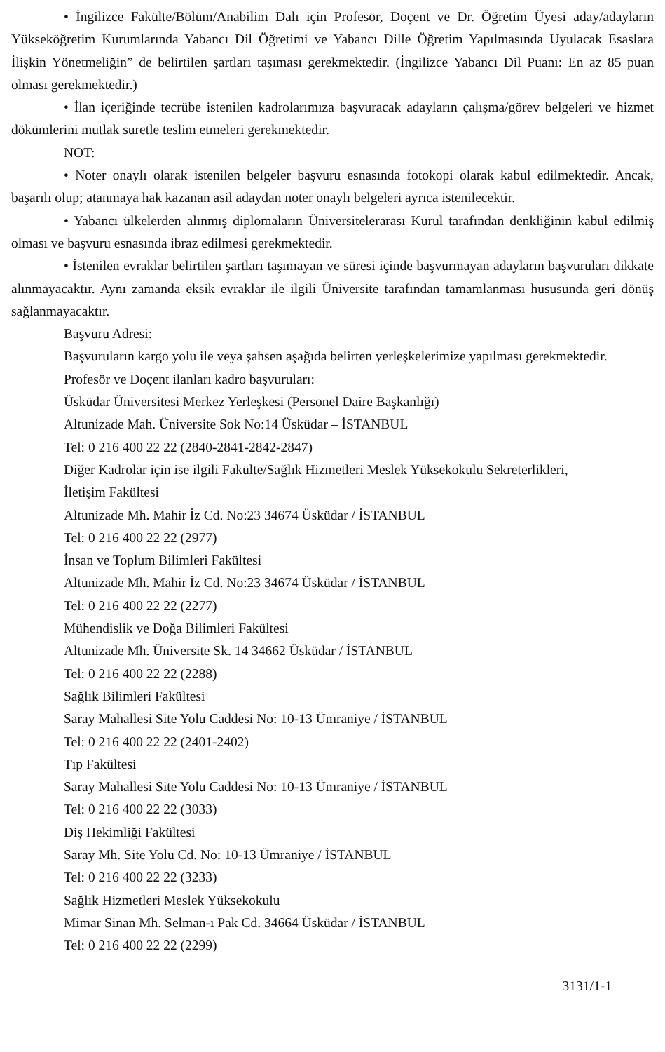• İngilizce Fakülte/Bölüm/Anabilim Dalı için Profesör, Doçent ve Dr. Öğretim Üyesi aday/adayların Yükseköğretim Kurumlarında Yabancı Dil Öğretimi ve Yabancı Dille Öğretim Yapılmasında Uyulacak Esaslara İlişkin Yönetmeliğin” de belirtilen şartları taşıması gerekmektedir. (İngilizce Yabancı Dil Puanı: En az 85 puan olması gerekmektedir.)
• İlan içeriğinde tecrübe istenilen kadrolarımıza başvuracak adayların çalışma/görev belgeleri ve hizmet dökümlerini mutlak suretle teslim etmeleri gerekmektedir.
NOT:
• Noter onaylı olarak istenilen belgeler başvuru esnasında fotokopi olarak kabul edilmektedir. Ancak, başarılı olup; atanmaya hak kazanan asil adaydan noter onaylı belgeleri ayrıca istenilecektir.
• Yabancı ülkelerden alınmış diplomaların Üniversitelerarası Kurul tarafından denkliğinin kabul edilmiş olması ve başvuru esnasında ibraz edilmesi gerekmektedir.
• İstenilen evraklar belirtilen şartları taşımayan ve süresi içinde başvurmayan adayların başvuruları dikkate alınmayacaktır. Aynı zamanda eksik evraklar ile ilgili Üniversite tarafından tamamlanması hususunda geri dönüş sağlanmayacaktır.
Başvuru Adresi:
Başvuruların kargo yolu ile veya şahsen aşağıda belirten yerleşkelerimize yapılması gerekmektedir.
Profesör ve Doçent ilanları kadro başvuruları:
Üsküdar Üniversitesi Merkez Yerleşkesi (Personel Daire Başkanlığı)
Altunizade Mah. Üniversite Sok No:14 Üsküdar – İSTANBUL
Tel: 0 216 400 22 22 (2840-2841-2842-2847)
Diğer Kadrolar için ise ilgili Fakülte/Sağlık Hizmetleri Meslek Yüksekokulu Sekreterlikleri,
İletişim Fakültesi
Altunizade Mh. Mahir İz Cd. No:23 34674 Üsküdar / İSTANBUL
Tel: 0 216 400 22 22 (2977)
İnsan ve Toplum Bilimleri Fakültesi
Altunizade Mh. Mahir İz Cd. No:23 34674 Üsküdar / İSTANBUL
Tel: 0 216 400 22 22 (2277)
Mühendislik ve Doğa Bilimleri Fakültesi
Altunizade Mh. Üniversite Sk. 14 34662 Üsküdar / İSTANBUL
Tel: 0 216 400 22 22 (2288)
Sağlık Bilimleri Fakültesi
Saray Mahallesi Site Yolu Caddesi No: 10-13 Ümraniye / İSTANBUL
Tel: 0 216 400 22 22 (2401-2402)
Tıp Fakültesi
Saray Mahallesi Site Yolu Caddesi No: 10-13 Ümraniye / İSTANBUL
Tel: 0 216 400 22 22 (3033)
Diş Hekimliği Fakültesi
Saray Mh. Site Yolu Cd. No: 10-13 Ümraniye / İSTANBUL
Tel: 0 216 400 22 22 (3233)
Sağlık Hizmetleri Meslek Yüksekokulu
Mimar Sinan Mh. Selman-ı Pak Cd. 34664 Üsküdar / İSTANBUL
Tel: 0 216 400 22 22 (2299)
3131/1-1